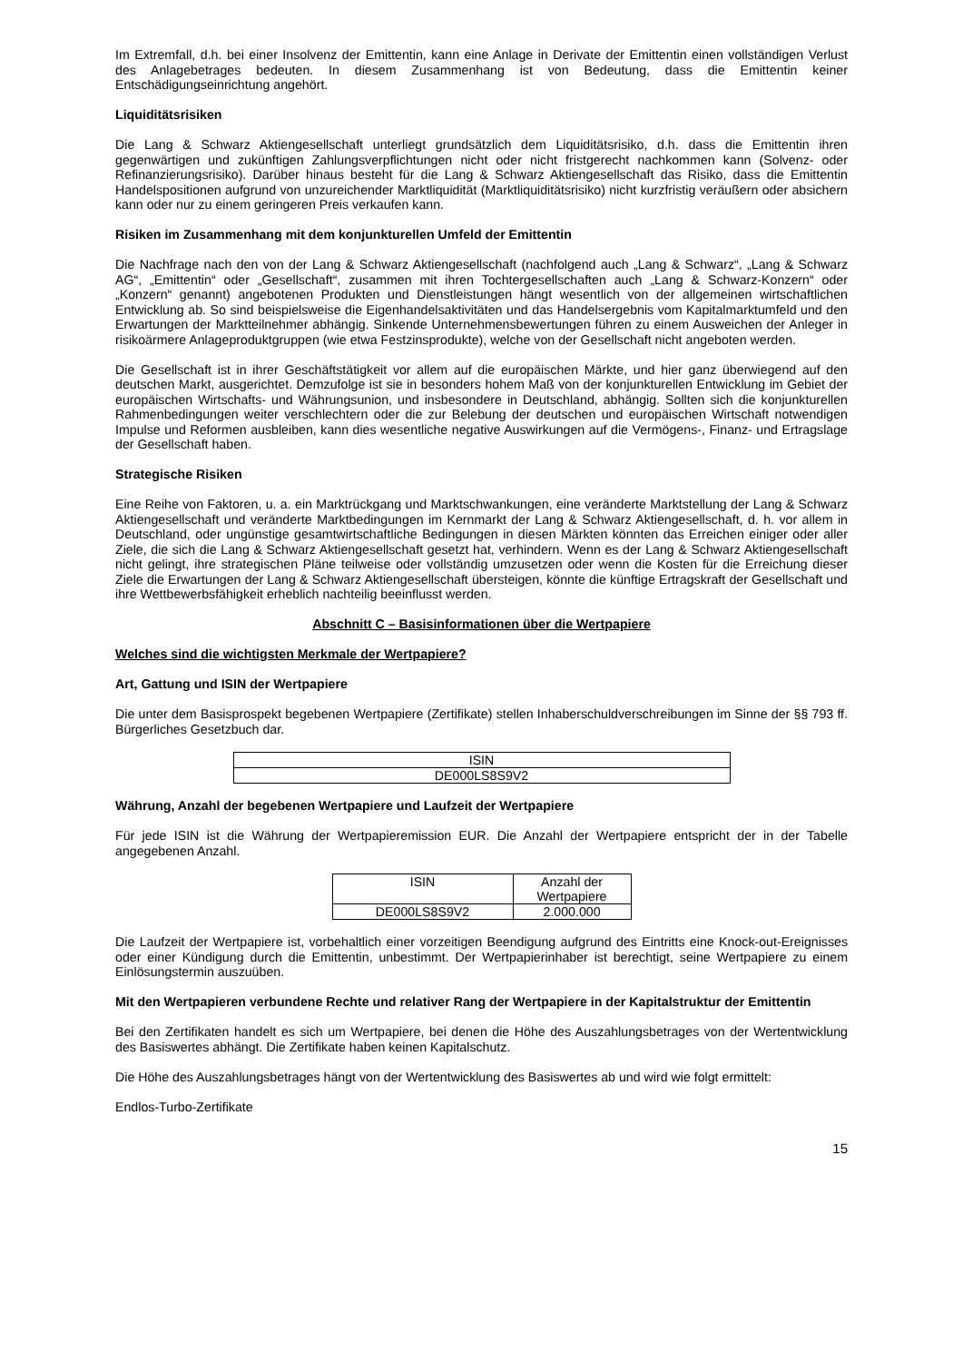Im Extremfall, d.h. bei einer Insolvenz der Emittentin, kann eine Anlage in Derivate der Emittentin einen vollständigen Verlust des Anlagebetrages bedeuten. In diesem Zusammenhang ist von Bedeutung, dass die Emittentin keiner Entschädigungseinrichtung angehört.
Liquiditätsrisiken
Die Lang & Schwarz Aktiengesellschaft unterliegt grundsätzlich dem Liquiditätsrisiko, d.h. dass die Emittentin ihren gegenwärtigen und zukünftigen Zahlungsverpflichtungen nicht oder nicht fristgerecht nachkommen kann (Solvenz- oder Refinanzierungsrisiko). Darüber hinaus besteht für die Lang & Schwarz Aktiengesellschaft das Risiko, dass die Emittentin Handelspositionen aufgrund von unzureichender Marktliquidität (Marktliquiditätsrisiko) nicht kurzfristig veräußern oder absichern kann oder nur zu einem geringeren Preis verkaufen kann.
Risiken im Zusammenhang mit dem konjunkturellen Umfeld der Emittentin
Die Nachfrage nach den von der Lang & Schwarz Aktiengesellschaft (nachfolgend auch „Lang & Schwarz“, „Lang & Schwarz AG“, „Emittentin“ oder „Gesellschaft“, zusammen mit ihren Tochtergesellschaften auch „Lang & Schwarz-Konzern“ oder „Konzern“ genannt) angebotenen Produkten und Dienstleistungen hängt wesentlich von der allgemeinen wirtschaftlichen Entwicklung ab. So sind beispielsweise die Eigenhandelsaktivitäten und das Handelsergebnis vom Kapitalmarktumfeld und den Erwartungen der Marktteilnehmer abhängig. Sinkende Unternehmensbewertungen führen zu einem Ausweichen der Anleger in risikoärmere Anlageproduktgruppen (wie etwa Festzinsprodukte), welche von der Gesellschaft nicht angeboten werden.
Die Gesellschaft ist in ihrer Geschäftstätigkeit vor allem auf die europäischen Märkte, und hier ganz überwiegend auf den deutschen Markt, ausgerichtet. Demzufolge ist sie in besonders hohem Maß von der konjunkturellen Entwicklung im Gebiet der europäischen Wirtschafts- und Währungsunion, und insbesondere in Deutschland, abhängig. Sollten sich die konjunkturellen Rahmenbedingungen weiter verschlechtern oder die zur Belebung der deutschen und europäischen Wirtschaft notwendigen Impulse und Reformen ausbleiben, kann dies wesentliche negative Auswirkungen auf die Vermögens-, Finanz- und Ertragslage der Gesellschaft haben.
Strategische Risiken
Eine Reihe von Faktoren, u. a. ein Marktrückgang und Marktschwankungen, eine veränderte Marktstellung der Lang & Schwarz Aktiengesellschaft und veränderte Marktbedingungen im Kernmarkt der Lang & Schwarz Aktiengesellschaft, d. h. vor allem in Deutschland, oder ungünstige gesamtwirtschaftliche Bedingungen in diesen Märkten könnten das Erreichen einiger oder aller Ziele, die sich die Lang & Schwarz Aktiengesellschaft gesetzt hat, verhindern. Wenn es der Lang & Schwarz Aktiengesellschaft nicht gelingt, ihre strategischen Pläne teilweise oder vollständig umzusetzen oder wenn die Kosten für die Erreichung dieser Ziele die Erwartungen der Lang & Schwarz Aktiengesellschaft übersteigen, könnte die künftige Ertragskraft der Gesellschaft und ihre Wettbewerbsfähigkeit erheblich nachteilig beeinflusst werden.
Abschnitt C – Basisinformationen über die Wertpapiere
Welches sind die wichtigsten Merkmale der Wertpapiere?
Art, Gattung und ISIN der Wertpapiere
Die unter dem Basisprospekt begebenen Wertpapiere (Zertifikate) stellen Inhaberschuldverschreibungen im Sinne der §§ 793 ff. Bürgerliches Gesetzbuch dar.
| ISIN |
| --- |
| DE000LS8S9V2 |
Währung, Anzahl der begebenen Wertpapiere und Laufzeit der Wertpapiere
Für jede ISIN ist die Währung der Wertpapieremission EUR. Die Anzahl der Wertpapiere entspricht der in der Tabelle angegebenen Anzahl.
| ISIN | Anzahl der Wertpapiere |
| --- | --- |
| DE000LS8S9V2 | 2.000.000 |
Die Laufzeit der Wertpapiere ist, vorbehaltlich einer vorzeitigen Beendigung aufgrund des Eintritts eine Knock-out-Ereignisses oder einer Kündigung durch die Emittentin, unbestimmt. Der Wertpapierinhaber ist berechtigt, seine Wertpapiere zu einem Einlösungstermin auszuüben.
Mit den Wertpapieren verbundene Rechte und relativer Rang der Wertpapiere in der Kapitalstruktur der Emittentin
Bei den Zertifikaten handelt es sich um Wertpapiere, bei denen die Höhe des Auszahlungsbetrages von der Wertentwicklung des Basiswertes abhängt. Die Zertifikate haben keinen Kapitalschutz.
Die Höhe des Auszahlungsbetrages hängt von der Wertentwicklung des Basiswertes ab und wird wie folgt ermittelt:
Endlos-Turbo-Zertifikate
15